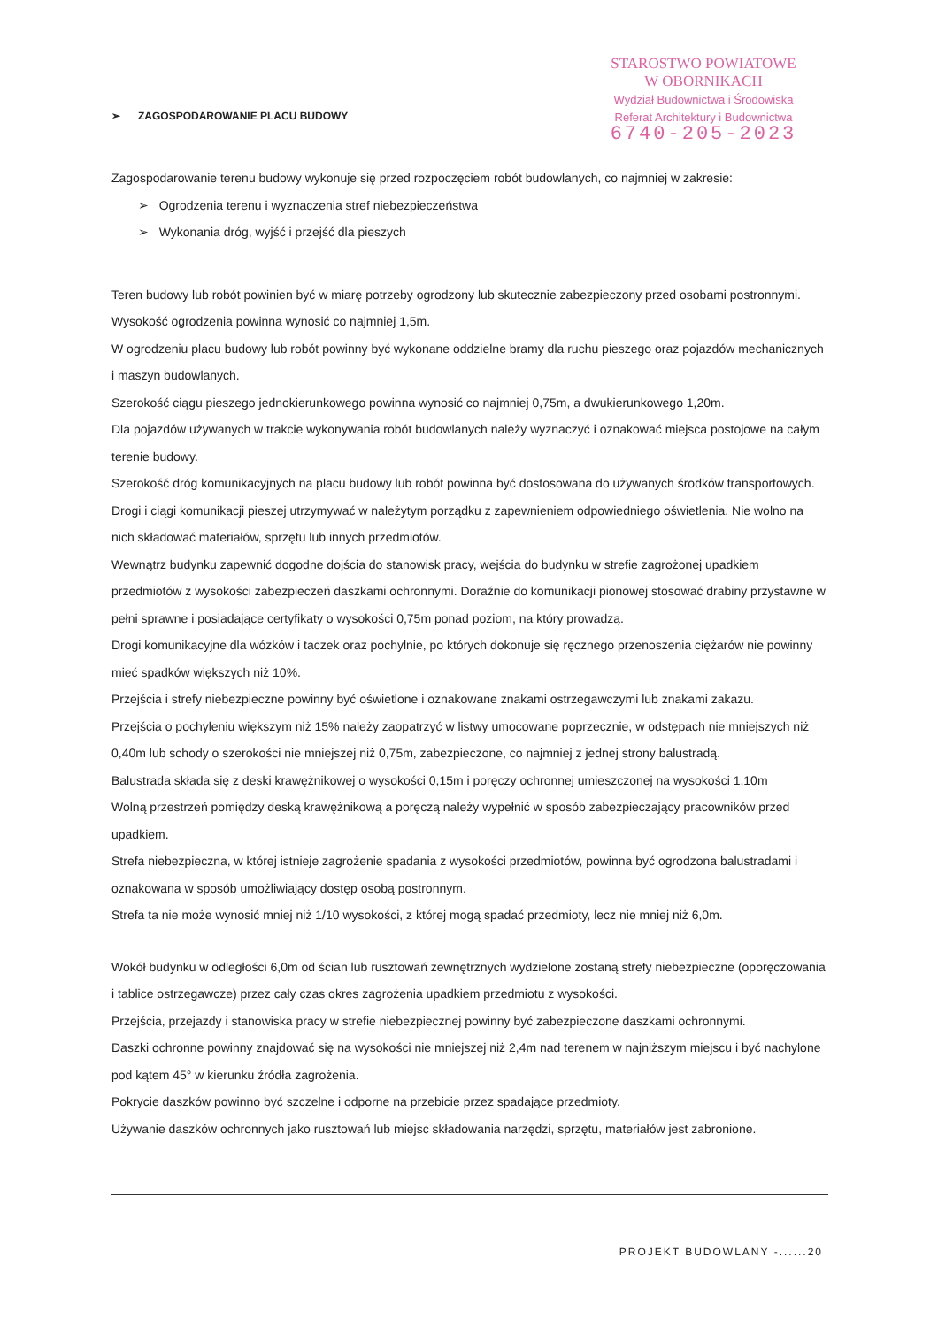STAROSTWO POWIATOWE
W OBORNIKACH
Wydział Budownictwa i Środowiska
Referat Architektury i Budownictwa
6740-205-2023
➢ ZAGOSPODAROWANIE PLACU BUDOWY
Zagospodarowanie terenu budowy wykonuje się przed rozpoczęciem robót budowlanych, co najmniej w zakresie:
➢ Ogrodzenia terenu i wyznaczenia stref niebezpieczeństwa
➢ Wykonania dróg, wyjść i przejść dla pieszych
Teren budowy lub robót powinien być w miarę potrzeby ogrodzony lub skutecznie zabezpieczony przed osobami postronnymi. Wysokość ogrodzenia powinna wynosić co najmniej 1,5m.
W ogrodzeniu placu budowy lub robót powinny być wykonane oddzielne bramy dla ruchu pieszego oraz pojazdów mechanicznych i maszyn budowlanych.
Szerokość ciągu pieszego jednokierunkowego powinna wynosić co najmniej 0,75m, a dwukierunkowego 1,20m.
Dla pojazdów używanych w trakcie wykonywania robót budowlanych należy wyznaczyć i oznakować miejsca postojowe na całym terenie budowy.
Szerokość dróg komunikacyjnych na placu budowy lub robót powinna być dostosowana do używanych środków transportowych.
Drogi i ciągi komunikacji pieszej utrzymywać w należytym porządku z zapewnieniem odpowiedniego oświetlenia. Nie wolno na nich składować materiałów, sprzętu lub innych przedmiotów.
Wewnątrz budynku zapewnić dogodne dojścia do stanowisk pracy, wejścia do budynku w strefie zagrożonej upadkiem przedmiotów z wysokości zabezpieczeń daszkami ochronnymi. Doraźnie do komunikacji pionowej stosować drabiny przystawne w pełni sprawne i posiadające certyfikaty o wysokości 0,75m ponad poziom, na który prowadzą.
Drogi komunikacyjne dla wózków i taczek oraz pochylnie, po których dokonuje się ręcznego przenoszenia ciężarów nie powinny mieć spadków większych niż 10%.
Przejścia i strefy niebezpieczne powinny być oświetlone i oznakowane znakami ostrzegawczymi lub znakami zakazu.
Przejścia o pochyleniu większym niż 15% należy zaopatrzyć w listwy umocowane poprzecznie, w odstępach nie mniejszych niż 0,40m lub schody o szerokości nie mniejszej niż 0,75m, zabezpieczone, co najmniej z jednej strony balustradą.
Balustrada składa się z deski krawężnikowej o wysokości 0,15m i poręczy ochronnej umieszczonej na wysokości 1,10m
Wolną przestrzeń pomiędzy deską krawężnikową a poręczą należy wypełnić w sposób zabezpieczający pracowników przed upadkiem.
Strefa niebezpieczna, w której istnieje zagrożenie spadania z wysokości przedmiotów, powinna być ogrodzona balustradami i oznakowana w sposób umożliwiający dostęp osobą postronnym.
Strefa ta nie może wynosić mniej niż 1/10 wysokości, z której mogą spadać przedmioty, lecz nie mniej niż 6,0m.
Wokół budynku w odległości 6,0m od ścian lub rusztowań zewnętrznych wydzielone zostaną strefy niebezpieczne (oporęczowania i tablice ostrzegawcze) przez cały czas okres zagrożenia upadkiem przedmiotu z wysokości.
Przejścia, przejazdy i stanowiska pracy w strefie niebezpiecznej powinny być zabezpieczone daszkami ochronnymi.
Daszki ochronne powinny znajdować się na wysokości nie mniejszej niż 2,4m nad terenem w najniższym miejscu i być nachylone pod kątem 45° w kierunku źródła zagrożenia.
Pokrycie daszków powinno być szczelne i odporne na przebicie przez spadające przedmioty.
Używanie daszków ochronnych jako rusztowań lub miejsc składowania narzędzi, sprzętu, materiałów jest zabronione.
PROJEKT BUDOWLANY -......20